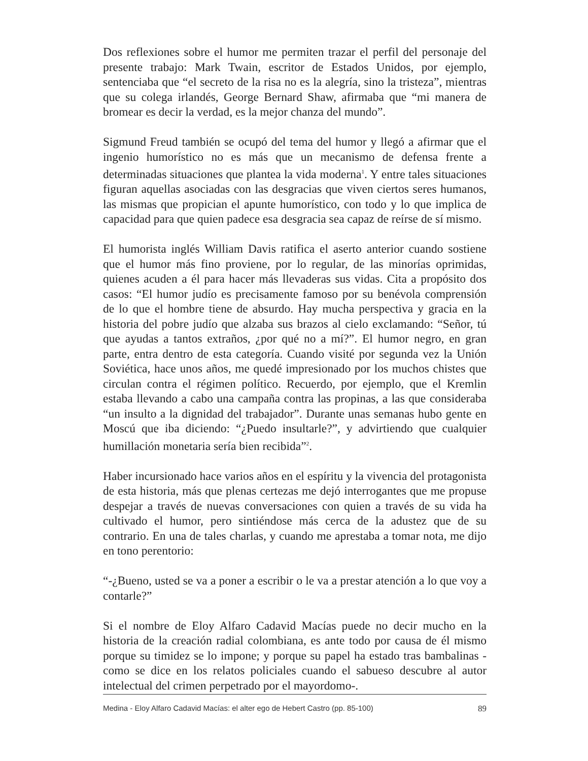Dos reflexiones sobre el humor me permiten trazar el perfil del personaje del presente trabajo: Mark Twain, escritor de Estados Unidos, por ejemplo, sentenciaba que “el secreto de la risa no es la alegría, sino la tristeza”, mientras que su colega irlandés, George Bernard Shaw, afirmaba que “mi manera de bromear es decir la verdad, es la mejor chanza del mundo”.
Sigmund Freud también se ocupó del tema del humor y llegó a afirmar que el ingenio humorístico no es más que un mecanismo de defensa frente a determinadas situaciones que plantea la vida moderna<sup>1</sup>. Y entre tales situaciones figuran aquellas asociadas con las desgracias que viven ciertos seres humanos, las mismas que propician el apunte humorístico, con todo y lo que implica de capacidad para que quien padece esa desgracia sea capaz de reírse de sí mismo.
El humorista inglés William Davis ratifica el aserto anterior cuando sostiene que el humor más fino proviene, por lo regular, de las minorías oprimidas, quienes acuden a él para hacer más llevaderas sus vidas. Cita a propósito dos casos: “El humor judío es precisamente famoso por su benévola comprensión de lo que el hombre tiene de absurdo. Hay mucha perspectiva y gracia en la historia del pobre judío que alzaba sus brazos al cielo exclamando: “Señor, tú que ayudas a tantos extraños, ¿por qué no a mí?”. El humor negro, en gran parte, entra dentro de esta categoría. Cuando visité por segunda vez la Unión Soviética, hace unos años, me quedé impresionado por los muchos chistes que circulan contra el régimen político. Recuerdo, por ejemplo, que el Kremlin estaba llevando a cabo una campaña contra las propinas, a las que consideraba “un insulto a la dignidad del trabajador”. Durante unas semanas hubo gente en Moscú que iba diciendo: “¿Puedo insultarle?”, y advirtiendo que cualquier humillación monetaria sería bien recibida”<sup>2</sup>.
Haber incursionado hace varios años en el espíritu y la vivencia del protagonista de esta historia, más que plenas certezas me dejó interrogantes que me propuse despejar a través de nuevas conversaciones con quien a través de su vida ha cultivado el humor, pero sintiéndose más cerca de la adustez que de su contrario. En una de tales charlas, y cuando me aprestaba a tomar nota, me dijo en tono perentorio:
“-¿Bueno, usted se va a poner a escribir o le va a prestar atención a lo que voy a contarle?”
Si el nombre de Eloy Alfaro Cadavid Macías puede no decir mucho en la historia de la creación radial colombiana, es ante todo por causa de él mismo porque su timidez se lo impone; y porque su papel ha estado tras bambalinas -como se dice en los relatos policiales cuando el sabueso descubre al autor intelectual del crimen perpetrado por el mayordomo-.
Medina - Eloy Alfaro Cadavid Macías: el alter ego de Hebert Castro (pp. 85-100) 89